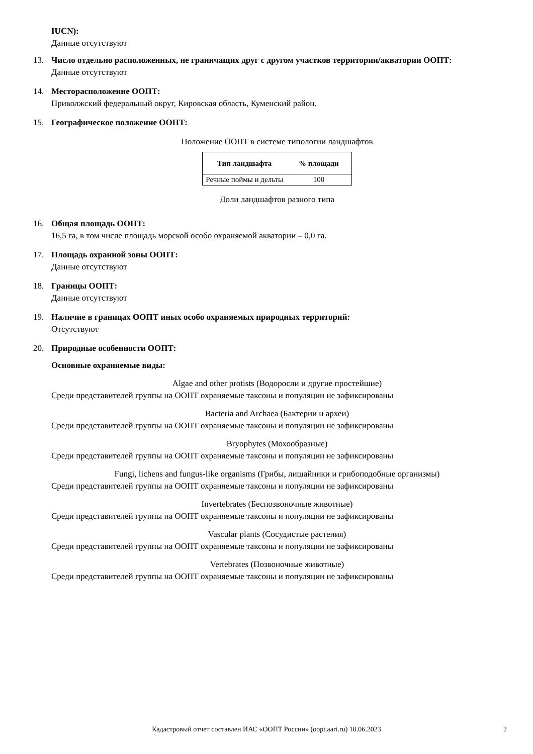IUCN):
Данные отсутствуют
13. Число отдельно расположенных, не граничащих друг с другом участков территории/акватории ООПТ:
Данные отсутствуют
14. Месторасположение ООПТ:
Приволжский федеральный округ, Кировская область, Куменский район.
15. Географическое положение ООПТ:
Положение ООПТ в системе типологии ландшафтов
| Тип ландшафта | % площади |
| --- | --- |
| Речные поймы и дельты | 100 |
Доли ландшафтов разного типа
16. Общая площадь ООПТ:
16,5 га, в том числе площадь морской особо охраняемой акватории – 0,0 га.
17. Площадь охранной зоны ООПТ:
Данные отсутствуют
18. Границы ООПТ:
Данные отсутствуют
19. Наличие в границах ООПТ иных особо охраняемых природных территорий:
Отсутствуют
20. Природные особенности ООПТ:
Основные охраняемые виды:
Algae and other protists (Водоросли и другие простейшие)
Среди представителей группы на ООПТ охраняемые таксоны и популяции не зафиксированы
Bacteria and Archaea (Бактерии и археи)
Среди представителей группы на ООПТ охраняемые таксоны и популяции не зафиксированы
Bryophytes (Мохообразные)
Среди представителей группы на ООПТ охраняемые таксоны и популяции не зафиксированы
Fungi, lichens and fungus-like organisms (Грибы, лишайники и грибоподобные организмы)
Среди представителей группы на ООПТ охраняемые таксоны и популяции не зафиксированы
Invertebrates (Беспозвоночные животные)
Среди представителей группы на ООПТ охраняемые таксоны и популяции не зафиксированы
Vascular plants (Сосудистые растения)
Среди представителей группы на ООПТ охраняемые таксоны и популяции не зафиксированы
Vertebrates (Позвоночные животные)
Среди представителей группы на ООПТ охраняемые таксоны и популяции не зафиксированы
Кадастровый отчет составлен ИАС «ООПТ России» (oopt.aari.ru) 10.06.2023 2